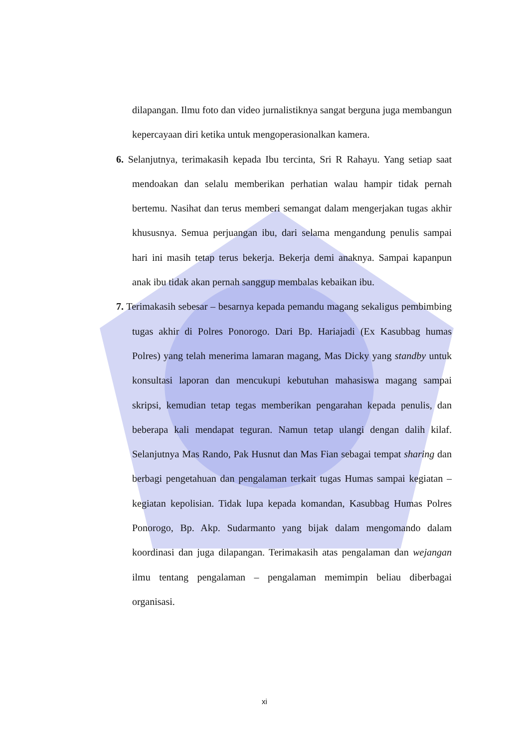dilapangan. Ilmu foto dan video jurnalistiknya sangat berguna juga membangun kepercayaan diri ketika untuk mengoperasionalkan kamera.
6. Selanjutnya, terimakasih kepada Ibu tercinta, Sri R Rahayu. Yang setiap saat mendoakan dan selalu memberikan perhatian walau hampir tidak pernah bertemu. Nasihat dan terus memberi semangat dalam mengerjakan tugas akhir khususnya. Semua perjuangan ibu, dari selama mengandung penulis sampai hari ini masih tetap terus bekerja. Bekerja demi anaknya. Sampai kapanpun anak ibu tidak akan pernah sanggup membalas kebaikan ibu.
7. Terimakasih sebesar – besarnya kepada pemandu magang sekaligus pembimbing tugas akhir di Polres Ponorogo. Dari Bp. Hariajadi (Ex Kasubbag humas Polres) yang telah menerima lamaran magang, Mas Dicky yang standby untuk konsultasi laporan dan mencukupi kebutuhan mahasiswa magang sampai skripsi, kemudian tetap tegas memberikan pengarahan kepada penulis, dan beberapa kali mendapat teguran. Namun tetap ulangi dengan dalih kilaf. Selanjutnya Mas Rando, Pak Husnut dan Mas Fian sebagai tempat sharing dan berbagi pengetahuan dan pengalaman terkait tugas Humas sampai kegiatan – kegiatan kepolisian. Tidak lupa kepada komandan, Kasubbag Humas Polres Ponorogo, Bp. Akp. Sudarmanto yang bijak dalam mengomando dalam koordinasi dan juga dilapangan. Terimakasih atas pengalaman dan wejangan ilmu tentang pengalaman – pengalaman memimpin beliau diberbagai organisasi.
xi